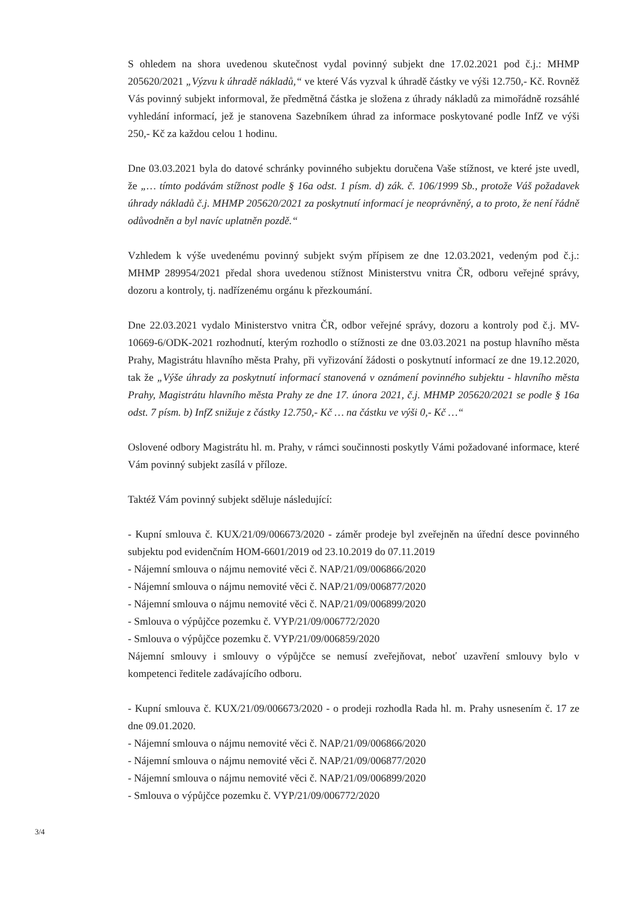S ohledem na shora uvedenou skutečnost vydal povinný subjekt dne 17.02.2021 pod č.j.: MHMP 205620/2021 „Výzvu k úhradě nákladů,“ ve které Vás vyzval k úhradě částky ve výši 12.750,- Kč. Rovněž Vás povinný subjekt informoval, že předmětná částka je složena z úhrady nákladů za mimořádně rozsáhlé vyhledání informací, jež je stanovena Sazebníkem úhrad za informace poskytované podle InfZ ve výši 250,- Kč za každou celou 1 hodinu.
Dne 03.03.2021 byla do datové schránky povinného subjektu doručena Vaše stížnost, ve které jste uvedl, že „… tímto podávám stížnost podle § 16a odst. 1 písm. d) zák. č. 106/1999 Sb., protože Váš požadavek úhrady nákladů č.j. MHMP 205620/2021 za poskytnutí informací je neoprávněný, a to proto, že není řádně odůvodněn a byl navíc uplatněn pozdě.“
Vzhledem k výše uvedenému povinný subjekt svým přípisem ze dne 12.03.2021, vedeným pod č.j.: MHMP 289954/2021 předal shora uvedenou stížnost Ministerstvu vnitra ČR, odboru veřejné správy, dozoru a kontroly, tj. nadřízenému orgánu k přezkoumání.
Dne 22.03.2021 vydalo Ministerstvo vnitra ČR, odbor veřejné správy, dozoru a kontroly pod č.j. MV-10669-6/ODK-2021 rozhodnutí, kterým rozhodlo o stížnosti ze dne 03.03.2021 na postup hlavního města Prahy, Magistrátu hlavního města Prahy, při vyřizování žádosti o poskytnutí informací ze dne 19.12.2020, tak že „Výše úhrady za poskytnutí informací stanovená v oznámení povinného subjektu - hlavního města Prahy, Magistrátu hlavního města Prahy ze dne 17. února 2021, č.j. MHMP 205620/2021 se podle § 16a odst. 7 písm. b) InfZ snižuje z částky 12.750,- Kč … na částku ve výši 0,- Kč …“
Oslovené odbory Magistrátu hl. m. Prahy, v rámci součinnosti poskytly Vámi požadované informace, které Vám povinný subjekt zasílá v příloze.
Taktéž Vám povinný subjekt sděluje následující:
- Kupní smlouva č. KUX/21/09/006673/2020 - záměr prodeje byl zveřejněn na úřední desce povinného subjektu pod evidenčním HOM-6601/2019 od 23.10.2019 do 07.11.2019
- Nájemní smlouva o nájmu nemovité věci č. NAP/21/09/006866/2020
- Nájemní smlouva o nájmu nemovité věci č. NAP/21/09/006877/2020
- Nájemní smlouva o nájmu nemovité věci č. NAP/21/09/006899/2020
- Smlouva o výpůjčce pozemku č. VYP/21/09/006772/2020
- Smlouva o výpůjčce pozemku č. VYP/21/09/006859/2020
Nájemní smlouvy i smlouvy o výpůjčce se nemusí zveřejňovat, neboť uzavření smlouvy bylo v kompetenci ředitele zadávajícího odboru.
- Kupní smlouva č. KUX/21/09/006673/2020 - o prodeji rozhodla Rada hl. m. Prahy usnesením č. 17 ze dne 09.01.2020.
- Nájemní smlouva o nájmu nemovité věci č. NAP/21/09/006866/2020
- Nájemní smlouva o nájmu nemovité věci č. NAP/21/09/006877/2020
- Nájemní smlouva o nájmu nemovité věci č. NAP/21/09/006899/2020
- Smlouva o výpůjčce pozemku č. VYP/21/09/006772/2020
3/4